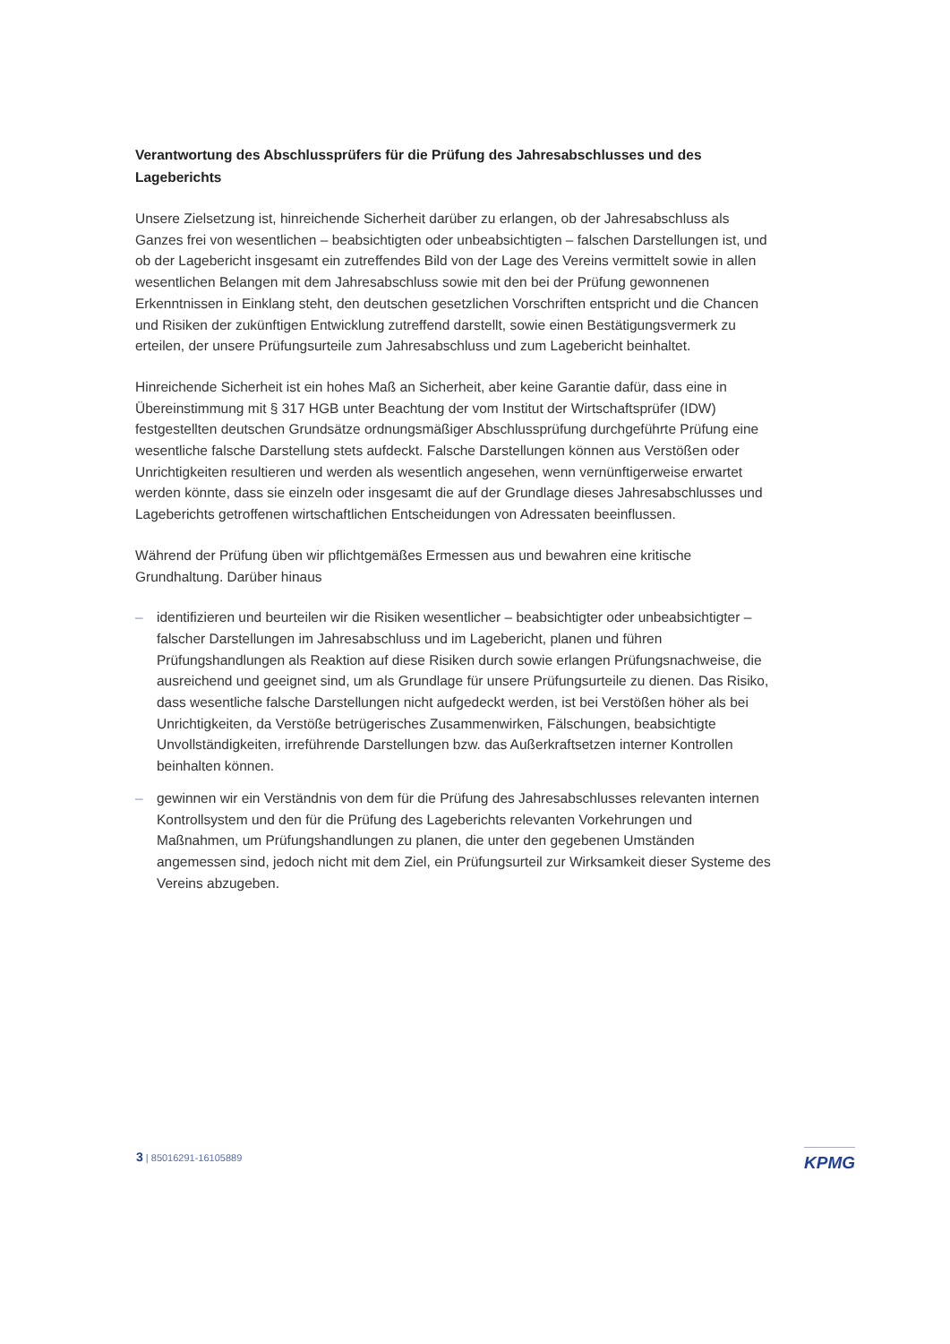Verantwortung des Abschlussprüfers für die Prüfung des Jahresabschlusses und des Lageberichts
Unsere Zielsetzung ist, hinreichende Sicherheit darüber zu erlangen, ob der Jahresabschluss als Ganzes frei von wesentlichen – beabsichtigten oder unbeabsichtigten – falschen Darstellungen ist, und ob der Lagebericht insgesamt ein zutreffendes Bild von der Lage des Vereins vermittelt sowie in allen wesentlichen Belangen mit dem Jahresabschluss sowie mit den bei der Prüfung gewonnenen Erkenntnissen in Einklang steht, den deutschen gesetzlichen Vorschriften entspricht und die Chancen und Risiken der zukünftigen Entwicklung zutreffend darstellt, sowie einen Bestätigungsvermerk zu erteilen, der unsere Prüfungsurteile zum Jahresabschluss und zum Lagebericht beinhaltet.
Hinreichende Sicherheit ist ein hohes Maß an Sicherheit, aber keine Garantie dafür, dass eine in Übereinstimmung mit § 317 HGB unter Beachtung der vom Institut der Wirtschaftsprüfer (IDW) festgestellten deutschen Grundsätze ordnungsmäßiger Abschlussprüfung durchgeführte Prüfung eine wesentliche falsche Darstellung stets aufdeckt. Falsche Darstellungen können aus Verstößen oder Unrichtigkeiten resultieren und werden als wesentlich angesehen, wenn vernünftigerweise erwartet werden könnte, dass sie einzeln oder insgesamt die auf der Grundlage dieses Jahresabschlusses und Lageberichts getroffenen wirtschaftlichen Entscheidungen von Adressaten beeinflussen.
Während der Prüfung üben wir pflichtgemäßes Ermessen aus und bewahren eine kritische Grundhaltung. Darüber hinaus
– identifizieren und beurteilen wir die Risiken wesentlicher – beabsichtigter oder unbeabsichtigter – falscher Darstellungen im Jahresabschluss und im Lagebericht, planen und führen Prüfungshandlungen als Reaktion auf diese Risiken durch sowie erlangen Prüfungsnachweise, die ausreichend und geeignet sind, um als Grundlage für unsere Prüfungsurteile zu dienen. Das Risiko, dass wesentliche falsche Darstellungen nicht aufgedeckt werden, ist bei Verstößen höher als bei Unrichtigkeiten, da Verstöße betrügerisches Zusammenwirken, Fälschungen, beabsichtigte Unvollständigkeiten, irreführende Darstellungen bzw. das Außerkraftsetzen interner Kontrollen beinhalten können.
– gewinnen wir ein Verständnis von dem für die Prüfung des Jahresabschlusses relevanten internen Kontrollsystem und den für die Prüfung des Lageberichts relevanten Vorkehrungen und Maßnahmen, um Prüfungshandlungen zu planen, die unter den gegebenen Umständen angemessen sind, jedoch nicht mit dem Ziel, ein Prüfungsurteil zur Wirksamkeit dieser Systeme des Vereins abzugeben.
3 | 85016291-16105889 KPMG